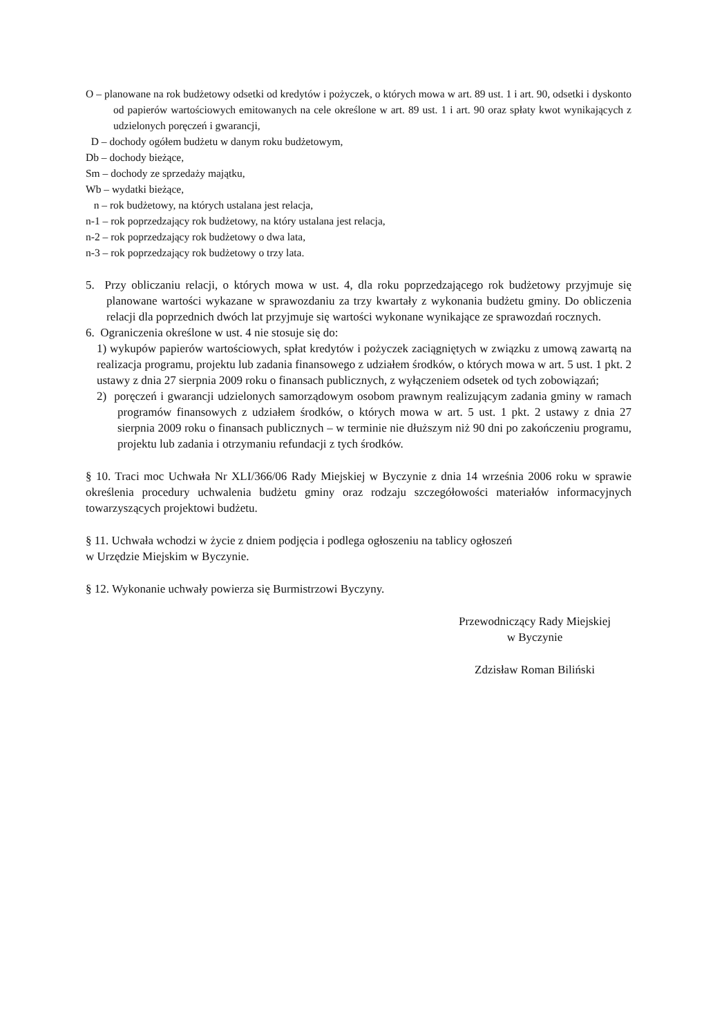O – planowane na rok budżetowy odsetki od kredytów i pożyczek, o których mowa w art. 89 ust. 1 i art. 90, odsetki i dyskonto od papierów wartościowych emitowanych na cele określone w art. 89 ust. 1 i art. 90 oraz spłaty kwot wynikających z udzielonych poręczeń i gwarancji,
D – dochody ogółem budżetu w danym roku budżetowym,
Db – dochody bieżące,
Sm – dochody ze sprzedaży majątku,
Wb – wydatki bieżące,
n – rok budżetowy, na których ustalana jest relacja,
n-1 – rok poprzedzający rok budżetowy, na który ustalana jest relacja,
n-2 – rok poprzedzający rok budżetowy o dwa lata,
n-3 – rok poprzedzający rok budżetowy o trzy lata.
5. Przy obliczaniu relacji, o których mowa w ust. 4, dla roku poprzedzającego rok budżetowy przyjmuje się planowane wartości wykazane w sprawozdaniu za trzy kwartały z wykonania budżetu gminy. Do obliczenia relacji dla poprzednich dwóch lat przyjmuje się wartości wykonane wynikające ze sprawozdań rocznych.
6. Ograniczenia określone w ust. 4 nie stosuje się do:
1) wykupów papierów wartościowych, spłat kredytów i pożyczek zaciągniętych w związku z umową zawartą na realizacja programu, projektu lub zadania finansowego z udziałem środków, o których mowa w art. 5 ust. 1 pkt. 2 ustawy z dnia 27 sierpnia 2009 roku o finansach publicznych, z wyłączeniem odsetek od tych zobowiązań;
2) poręczeń i gwarancji udzielonych samorządowym osobom prawnym realizującym zadania gminy w ramach programów finansowych z udziałem środków, o których mowa w art. 5 ust. 1 pkt. 2 ustawy z dnia 27 sierpnia 2009 roku o finansach publicznych – w terminie nie dłuższym niż 90 dni po zakończeniu programu, projektu lub zadania i otrzymaniu refundacji z tych środków.
§ 10. Traci moc Uchwała Nr XLI/366/06 Rady Miejskiej w Byczynie z dnia 14 września 2006 roku w sprawie określenia procedury uchwalenia budżetu gminy oraz rodzaju szczegółowości materiałów informacyjnych towarzyszących projektowi budżetu.
§ 11. Uchwała wchodzi w życie z dniem podjęcia i podlega ogłoszeniu na tablicy ogłoszeń
w Urzędzie Miejskim w Byczynie.
§ 12. Wykonanie uchwały powierza się Burmistrzowi Byczyny.
Przewodniczący Rady Miejskiej
w Byczynie
Zdzisław Roman Biliński